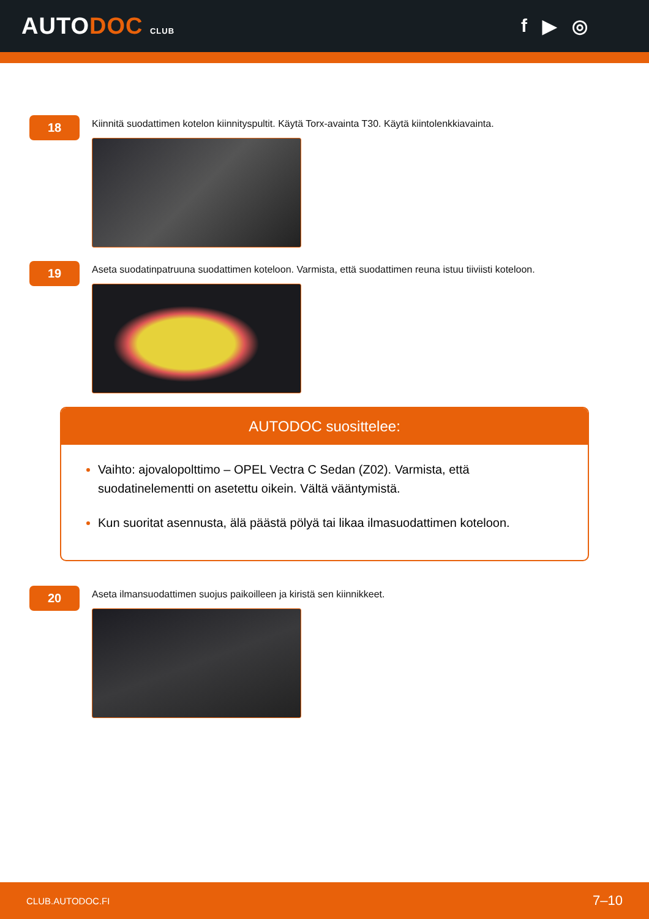AUTODOC CLUB
f ▶ ◎
18
Kiinnitä suodattimen kotelon kiinnityspultit. Käytä Torx-avainta T30. Käytä kiintolenkkiavainta.
19
Aseta suodatinpatruuna suodattimen koteloon. Varmista, että suodattimen reuna istuu tiiviisti koteloon.
AUTODOC suosittelee:
Vaihto: ajovalopolttimo – OPEL Vectra C Sedan (Z02). Varmista, että suodatinelementti on asetettu oikein. Vältä vääntymistä.
Kun suoritat asennusta, älä päästä pölyä tai likaa ilmasuodattimen koteloon.
20
Aseta ilmansuodattimen suojus paikoilleen ja kiristä sen kiinnikkeet.
CLUB.AUTODOC.FI 7–10